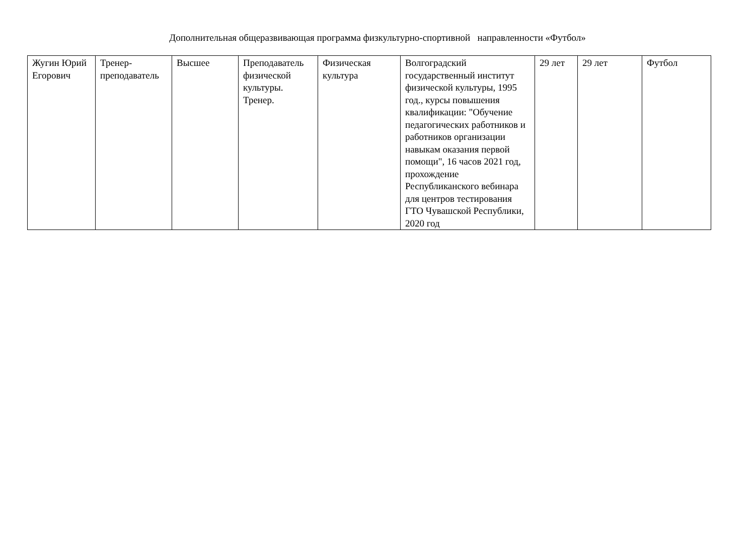Дополнительная общеразвивающая программа физкультурно-спортивной направленности «Футбол»
| Жугин Юрий Егорович | Тренер-преподаватель | Высшее | Преподаватель физической культуры. Тренер. | Физическая культура | Волгоградский государственный институт физической культуры, 1995 год., курсы повышения квалификации: "Обучение педагогических работников и работников организации навыкам оказания первой помощи", 16 часов 2021 год, прохождение Республиканского вебинара для центров тестирования ГТО Чувашской Республики, 2020 год | 29 лет | 29 лет | Футбол |